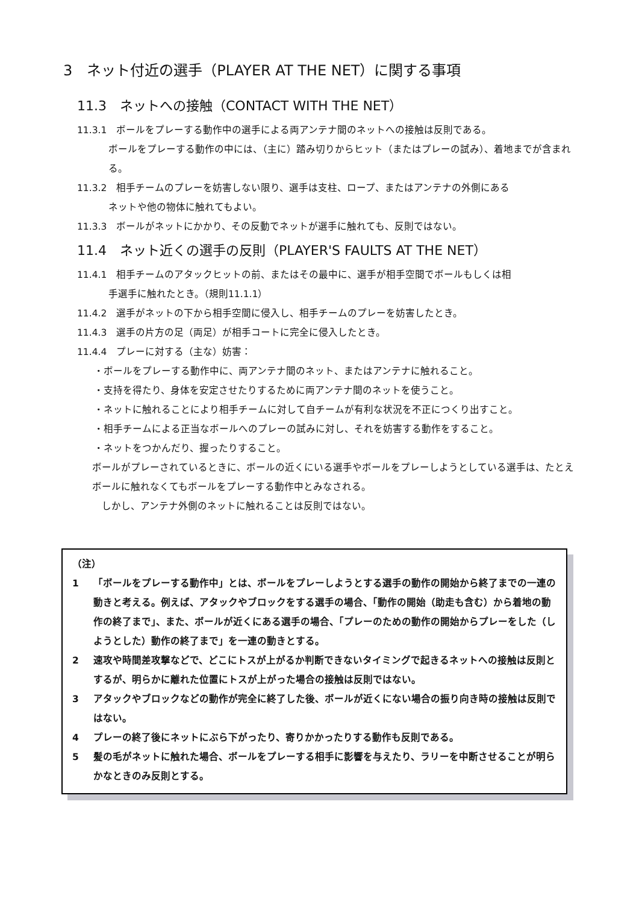3　ネット付近の選手（PLAYER AT THE NET）に関する事項
11.3　ネットへの接触（CONTACT WITH THE NET）
11.3.1　ボールをプレーする動作中の選手による両アンテナ間のネットへの接触は反則である。
ボールをプレーする動作の中には、（主に）踏み切りからヒット（またはプレーの試み）、着地までが含まれる。
11.3.2　相手チームのプレーを妨害しない限り、選手は支柱、ロープ、またはアンテナの外側にある
ネットや他の物体に触れてもよい。
11.3.3　ボールがネットにかかり、その反動でネットが選手に触れても、反則ではない。
11.4　ネット近くの選手の反則（PLAYER'S FAULTS AT THE NET）
11.4.1　相手チームのアタックヒットの前、またはその最中に、選手が相手空間でボールもしくは相
手選手に触れたとき。（規則11.1.1）
11.4.2　選手がネットの下から相手空間に侵入し、相手チームのプレーを妨害したとき。
11.4.3　選手の片方の足（両足）が相手コートに完全に侵入したとき。
11.4.4　プレーに対する（主な）妨害：
・ボールをプレーする動作中に、両アンテナ間のネット、またはアンテナに触れること。
・支持を得たり、身体を安定させたりするために両アンテナ間のネットを使うこと。
・ネットに触れることにより相手チームに対して自チームが有利な状況を不正につくり出すこと。
・相手チームによる正当なボールへのプレーの試みに対し、それを妨害する動作をすること。
・ネットをつかんだり、握ったりすること。
ボールがプレーされているときに、ボールの近くにいる選手やボールをプレーしようとしている選手は、たとえボールに触れなくてもボールをプレーする動作中とみなされる。
　しかし、アンテナ外側のネットに触れることは反則ではない。
（注）
1 「ボールをプレーする動作中」とは、ボールをプレーしようとする選手の動作の開始から終了までの一連の動きと考える。例えば、アタックやブロックをする選手の場合、「動作の開始（助走も含む）から着地の動作の終了まで」、また、ボールが近くにある選手の場合、「プレーのための動作の開始からプレーをした（しようとした）動作の終了まで」を一連の動きとする。
2 速攻や時間差攻撃などで、どこにトスが上がるか判断できないタイミングで起きるネットへの接触は反則とするが、明らかに離れた位置にトスが上がった場合の接触は反則ではない。
3 アタックやブロックなどの動作が完全に終了した後、ボールが近くにない場合の振り向き時の接触は反則ではない。
4 プレーの終了後にネットにぶら下がったり、寄りかかったりする動作も反則である。
5 髪の毛がネットに触れた場合、ボールをプレーする相手に影響を与えたり、ラリーを中断させることが明らかなときのみ反則とする。